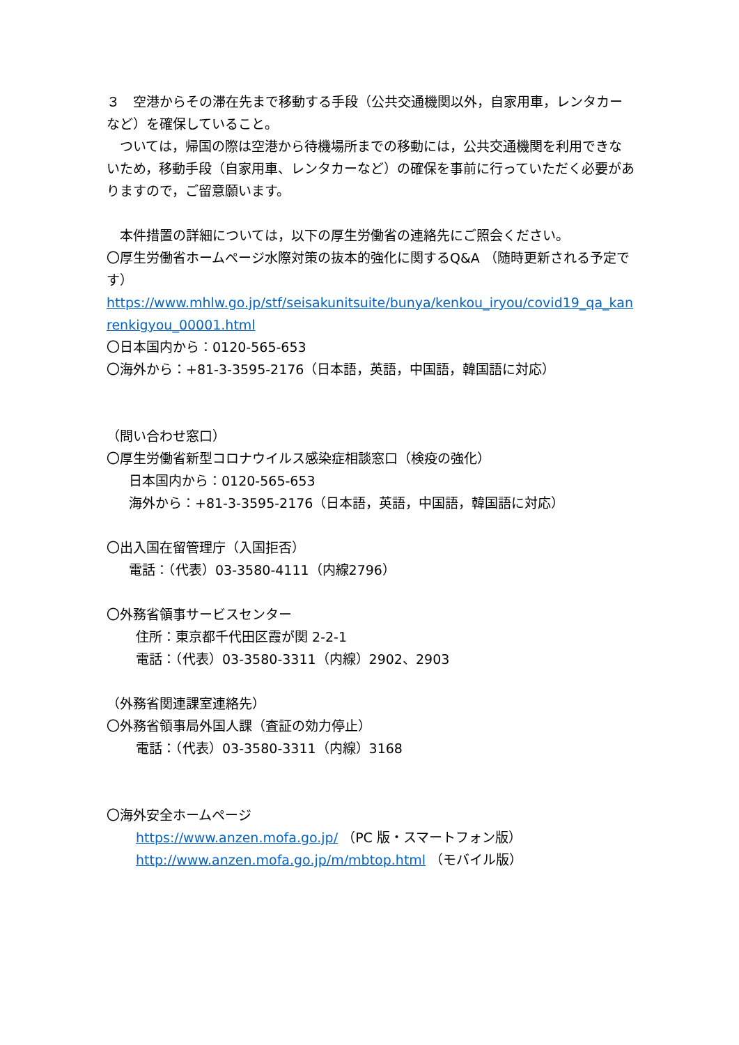３　空港からその滞在先まで移動する手段（公共交通機関以外，自家用車，レンタカーなど）を確保していること。
　ついては，帰国の際は空港から待機場所までの移動には，公共交通機関を利用できないため，移動手段（自家用車、レンタカーなど）の確保を事前に行っていただく必要がありますので，ご留意願います。
　本件措置の詳細については，以下の厚生労働省の連絡先にご照会ください。
〇厚生労働省ホームページ水際対策の抜本的強化に関するQ&A （随時更新される予定です）
https://www.mhlw.go.jp/stf/seisakunitsuite/bunya/kenkou_iryou/covid19_qa_kanrenkigyou_00001.html
〇日本国内から：0120-565-653
〇海外から：+81-3-3595-2176（日本語，英語，中国語，韓国語に対応）
（問い合わせ窓口）
〇厚生労働省新型コロナウイルス感染症相談窓口（検疫の強化）
日本国内から：0120-565-653
海外から：+81-3-3595-2176（日本語，英語，中国語，韓国語に対応）
〇出入国在留管理庁（入国拒否）
電話：（代表）03-3580-4111（内線2796）
〇外務省領事サービスセンター
住所：東京都千代田区霞が関 2-2-1
電話：（代表）03-3580-3311（内線）2902、2903
（外務省関連課室連絡先）
〇外務省領事局外国人課（査証の効力停止）
電話：（代表）03-3580-3311（内線）3168
〇海外安全ホームページ
https://www.anzen.mofa.go.jp/ （PC 版・スマートフォン版）
http://www.anzen.mofa.go.jp/m/mbtop.html （モバイル版）